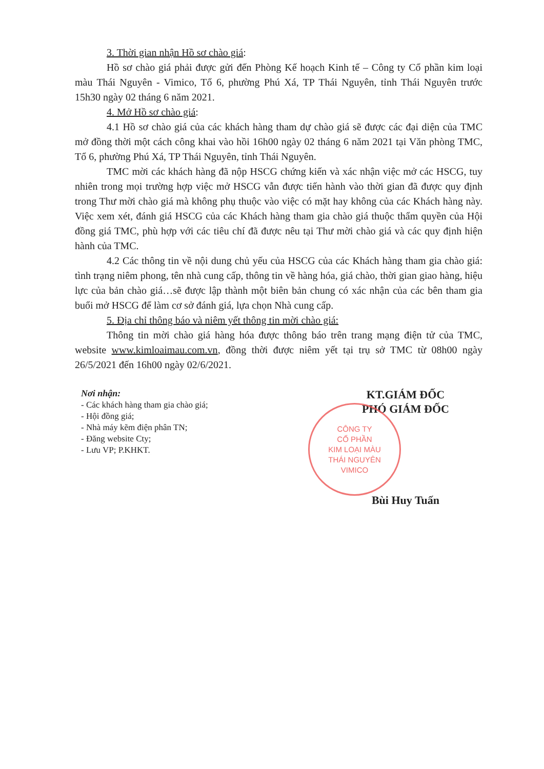3. Thời gian nhận Hồ sơ chào giá:
Hồ sơ chào giá phải được gửi đến Phòng Kế hoạch Kinh tế – Công ty Cổ phần kim loại màu Thái Nguyên - Vimico, Tổ 6, phường Phú Xá, TP Thái Nguyên, tỉnh Thái Nguyên trước 15h30 ngày 02 tháng 6 năm 2021.
4. Mở Hồ sơ chào giá:
4.1 Hồ sơ chào giá của các khách hàng tham dự chào giá sẽ được các đại diện của TMC mở đồng thời một cách công khai vào hồi 16h00 ngày 02 tháng 6 năm 2021 tại Văn phòng TMC, Tổ 6, phường Phú Xá, TP Thái Nguyên, tỉnh Thái Nguyên.
TMC mời các khách hàng đã nộp HSCG chứng kiến và xác nhận việc mở các HSCG, tuy nhiên trong mọi trường hợp việc mở HSCG vẫn được tiến hành vào thời gian đã được quy định trong Thư mời chào giá mà không phụ thuộc vào việc có mặt hay không của các Khách hàng này. Việc xem xét, đánh giá HSCG của các Khách hàng tham gia chào giá thuộc thẩm quyền của Hội đồng giá TMC, phù hợp với các tiêu chí đã được nêu tại Thư mời chào giá và các quy định hiện hành của TMC.
4.2 Các thông tin về nội dung chủ yếu của HSCG của các Khách hàng tham gia chào giá: tình trạng niêm phong, tên nhà cung cấp, thông tin về hàng hóa, giá chào, thời gian giao hàng, hiệu lực của bản chào giá…sẽ được lập thành một biên bản chung có xác nhận của các bên tham gia buổi mở HSCG để làm cơ sở đánh giá, lựa chọn Nhà cung cấp.
5. Địa chỉ thông báo và niêm yết thông tin mời chào giá:
Thông tin mời chào giá hàng hóa được thông báo trên trang mạng điện tử của TMC, website www.kimloaimau.com.vn, đồng thời được niêm yết tại trụ sở TMC từ 08h00 ngày 26/5/2021 đến 16h00 ngày 02/6/2021.
Nơi nhận:
- Các khách hàng tham gia chào giá;
- Hội đồng giá;
- Nhà máy kẽm điện phân TN;
- Đăng website Cty;
- Lưu VP; P.KHKT.
KT.GIÁM ĐỐC
PHÓ GIÁM ĐỐC
CÔNG TY
CỔ PHẦN
KIM LOẠI MÀU
THÁI NGUYÊN
VIMICO
Bùi Huy Tuấn